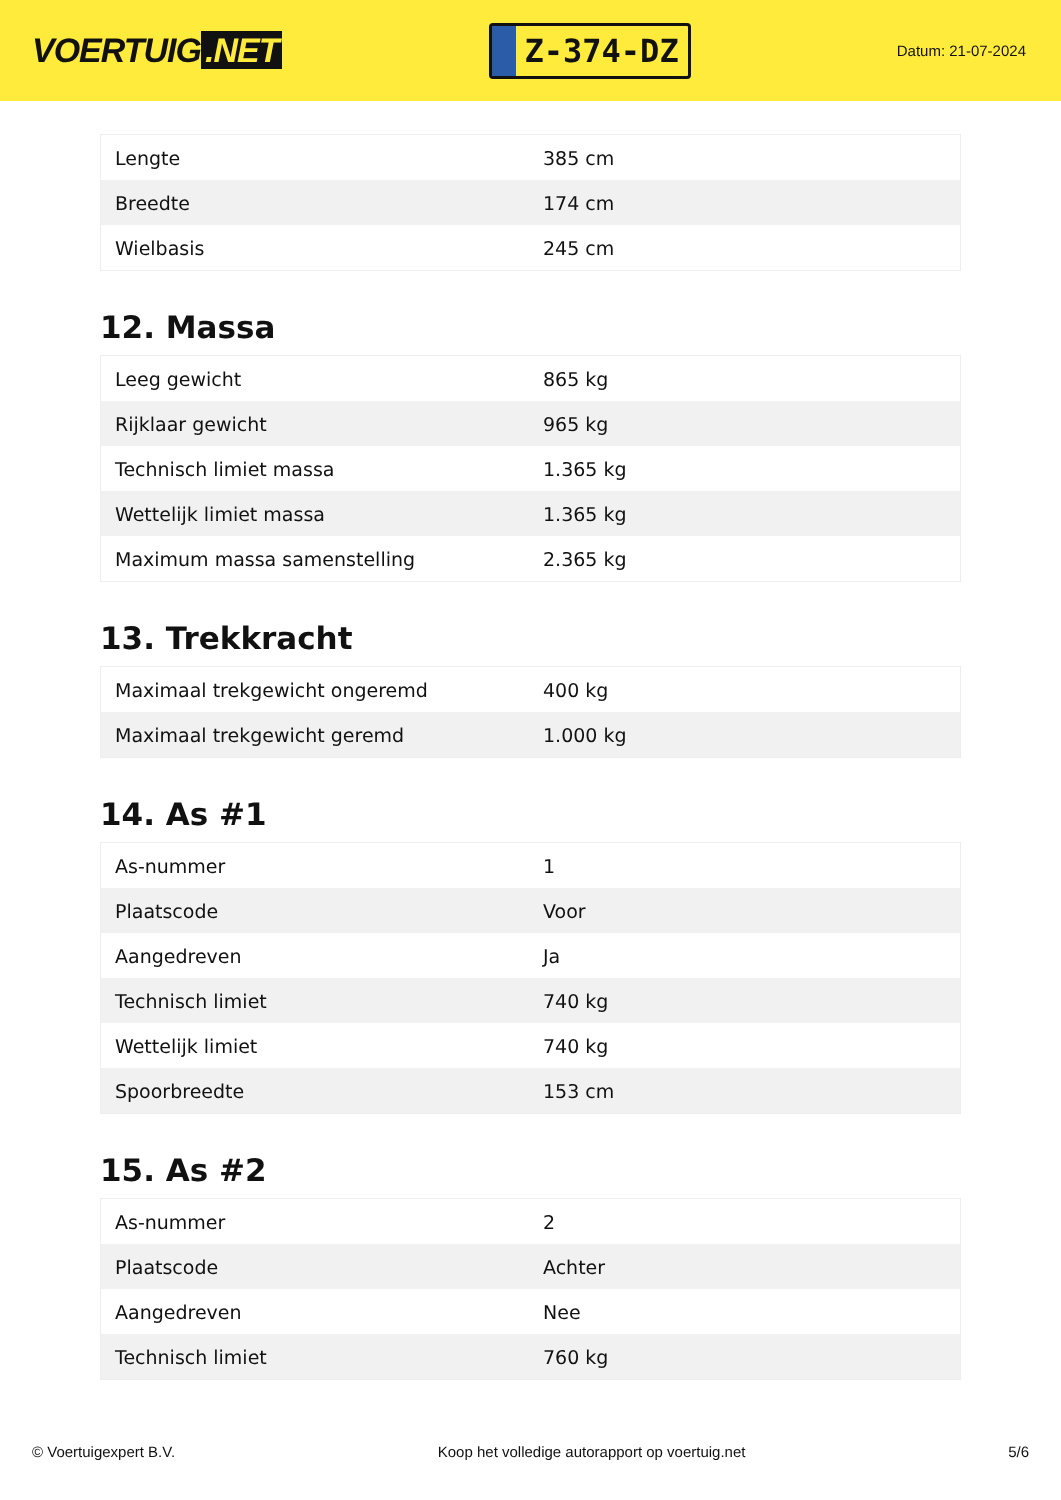VOERTUIG.NET
Z-374-DZ
Datum: 21-07-2024
| Lengte | 385 cm |
| Breedte | 174 cm |
| Wielbasis | 245 cm |
12. Massa
| Leeg gewicht | 865 kg |
| Rijklaar gewicht | 965 kg |
| Technisch limiet massa | 1.365 kg |
| Wettelijk limiet massa | 1.365 kg |
| Maximum massa samenstelling | 2.365 kg |
13. Trekkracht
| Maximaal trekgewicht ongeremd | 400 kg |
| Maximaal trekgewicht geremd | 1.000 kg |
14. As #1
| As-nummer | 1 |
| Plaatscode | Voor |
| Aangedreven | Ja |
| Technisch limiet | 740 kg |
| Wettelijk limiet | 740 kg |
| Spoorbreedte | 153 cm |
15. As #2
| As-nummer | 2 |
| Plaatscode | Achter |
| Aangedreven | Nee |
| Technisch limiet | 760 kg |
© Voertuigexpert B.V. Koop het volledige autorapport op voertuig.net 5/6